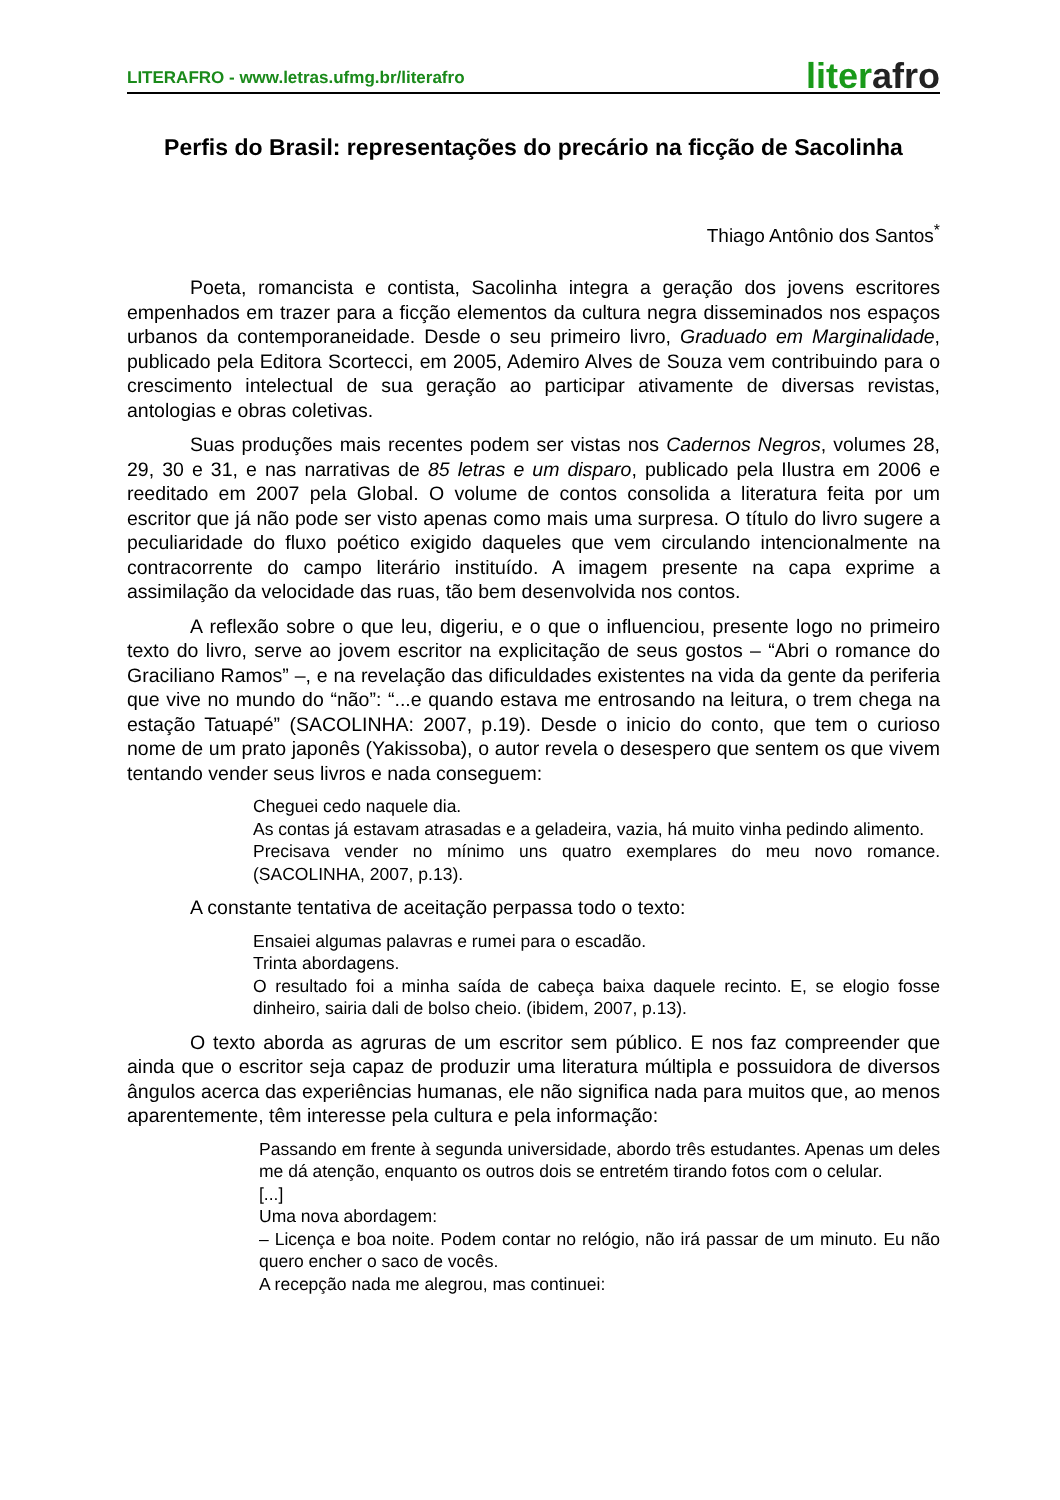LITERAFRO - www.letras.ufmg.br/literafro
literafro
Perfis do Brasil: representações do precário na ficção de Sacolinha
Thiago Antônio dos Santos<sup>*</sup>
Poeta, romancista e contista, Sacolinha integra a geração dos jovens escritores empenhados em trazer para a ficção elementos da cultura negra disseminados nos espaços urbanos da contemporaneidade. Desde o seu primeiro livro, Graduado em Marginalidade, publicado pela Editora Scortecci, em 2005, Ademiro Alves de Souza vem contribuindo para o crescimento intelectual de sua geração ao participar ativamente de diversas revistas, antologias e obras coletivas.
Suas produções mais recentes podem ser vistas nos Cadernos Negros, volumes 28, 29, 30 e 31, e nas narrativas de 85 letras e um disparo, publicado pela Ilustra em 2006 e reeditado em 2007 pela Global. O volume de contos consolida a literatura feita por um escritor que já não pode ser visto apenas como mais uma surpresa. O título do livro sugere a peculiaridade do fluxo poético exigido daqueles que vem circulando intencionalmente na contracorrente do campo literário instituído. A imagem presente na capa exprime a assimilação da velocidade das ruas, tão bem desenvolvida nos contos.
A reflexão sobre o que leu, digeriu, e o que o influenciou, presente logo no primeiro texto do livro, serve ao jovem escritor na explicitação de seus gostos – “Abri o romance do Graciliano Ramos” –, e na revelação das dificuldades existentes na vida da gente da periferia que vive no mundo do “não”: “...e quando estava me entrosando na leitura, o trem chega na estação Tatuapé” (SACOLINHA: 2007, p.19). Desde o inicio do conto, que tem o curioso nome de um prato japonês (Yakissoba), o autor revela o desespero que sentem os que vivem tentando vender seus livros e nada conseguem:
Cheguei cedo naquele dia.
As contas já estavam atrasadas e a geladeira, vazia, há muito vinha pedindo alimento.
Precisava vender no mínimo uns quatro exemplares do meu novo romance. (SACOLINHA, 2007, p.13).
A constante tentativa de aceitação perpassa todo o texto:
Ensaiei algumas palavras e rumei para o escadão.
Trinta abordagens.
O resultado foi a minha saída de cabeça baixa daquele recinto. E, se elogio fosse dinheiro, sairia dali de bolso cheio. (ibidem, 2007, p.13).
O texto aborda as agruras de um escritor sem público. E nos faz compreender que ainda que o escritor seja capaz de produzir uma literatura múltipla e possuidora de diversos ângulos acerca das experiências humanas, ele não significa nada para muitos que, ao menos aparentemente, têm interesse pela cultura e pela informação:
Passando em frente à segunda universidade, abordo três estudantes. Apenas um deles me dá atenção, enquanto os outros dois se entretém tirando fotos com o celular.
[...]
Uma nova abordagem:
– Licença e boa noite. Podem contar no relógio, não irá passar de um minuto. Eu não quero encher o saco de vocês.
A recepção nada me alegrou, mas continuei: